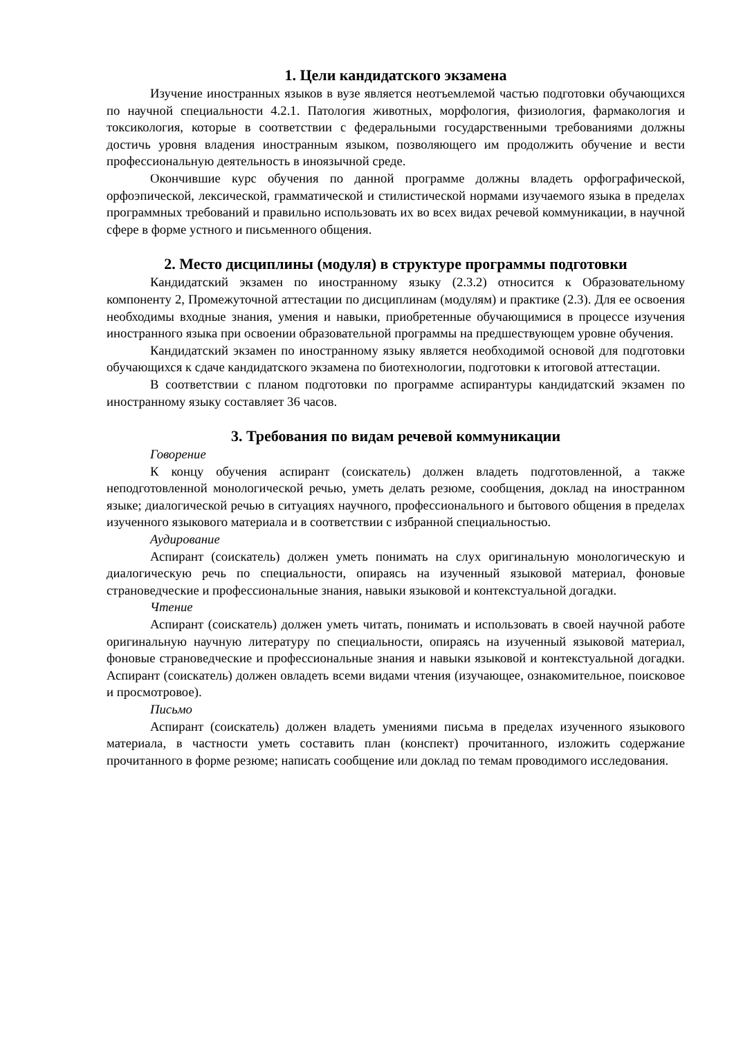1. Цели кандидатского экзамена
Изучение иностранных языков в вузе является неотъемлемой частью подготовки обучающихся по научной специальности 4.2.1. Патология животных, морфология, физиология, фармакология и токсикология, которые в соответствии с федеральными государственными требованиями должны достичь уровня владения иностранным языком, позволяющего им продолжить обучение и вести профессиональную деятельность в иноязычной среде.
Окончившие курс обучения по данной программе должны владеть орфографической, орфоэпической, лексической, грамматической и стилистической нормами изучаемого языка в пределах программных требований и правильно использовать их во всех видах речевой коммуникации, в научной сфере в форме устного и письменного общения.
2. Место дисциплины (модуля) в структуре программы подготовки
Кандидатский экзамен по иностранному языку (2.3.2) относится к Образовательному компоненту 2, Промежуточной аттестации по дисциплинам (модулям) и практике (2.3). Для ее освоения необходимы входные знания, умения и навыки, приобретенные обучающимися в процессе изучения иностранного языка при освоении образовательной программы на предшествующем уровне обучения.
Кандидатский экзамен по иностранному языку является необходимой основой для подготовки обучающихся к сдаче кандидатского экзамена по биотехнологии, подготовки к итоговой аттестации.
В соответствии с планом подготовки по программе аспирантуры кандидатский экзамен по иностранному языку составляет 36 часов.
3. Требования по видам речевой коммуникации
Говорение
К концу обучения аспирант (соискатель) должен владеть подготовленной, а также неподготовленной монологической речью, уметь делать резюме, сообщения, доклад на иностранном языке; диалогической речью в ситуациях научного, профессионального и бытового общения в пределах изученного языкового материала и в соответствии с избранной специальностью.
Аудирование
Аспирант (соискатель) должен уметь понимать на слух оригинальную монологическую и диалогическую речь по специальности, опираясь на изученный языковой материал, фоновые страноведческие и профессиональные знания, навыки языковой и контекстуальной догадки.
Чтение
Аспирант (соискатель) должен уметь читать, понимать и использовать в своей научной работе оригинальную научную литературу по специальности, опираясь на изученный языковой материал, фоновые страноведческие и профессиональные знания и навыки языковой и контекстуальной догадки. Аспирант (соискатель) должен овладеть всеми видами чтения (изучающее, ознакомительное, поисковое и просмотровое).
Письмо
Аспирант (соискатель) должен владеть умениями письма в пределах изученного языкового материала, в частности уметь составить план (конспект) прочитанного, изложить содержание прочитанного в форме резюме; написать сообщение или доклад по темам проводимого исследования.